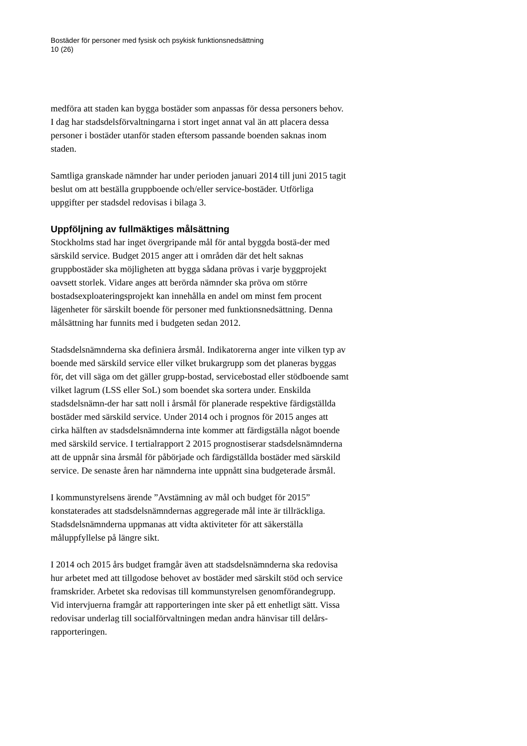Bostäder för personer med fysisk och psykisk funktionsnedsättning
10 (26)
medföra att staden kan bygga bostäder som anpassas för dessa personers behov. I dag har stadsdelsförvaltningarna i stort inget annat val än att placera dessa personer i bostäder utanför staden eftersom passande boenden saknas inom staden.
Samtliga granskade nämnder har under perioden januari 2014 till juni 2015 tagit beslut om att beställa gruppboende och/eller service-bostäder. Utförliga uppgifter per stadsdel redovisas i bilaga 3.
Uppföljning av fullmäktiges målsättning
Stockholms stad har inget övergripande mål för antal byggda bostä-der med särskild service. Budget 2015 anger att i områden där det helt saknas gruppbostäder ska möjligheten att bygga sådana prövas i varje byggprojekt oavsett storlek. Vidare anges att berörda nämnder ska pröva om större bostadsexploateringsprojekt kan innehålla en andel om minst fem procent lägenheter för särskilt boende för personer med funktionsnedsättning. Denna målsättning har funnits med i budgeten sedan 2012.
Stadsdelsnämnderna ska definiera årsmål. Indikatorerna anger inte vilken typ av boende med särskild service eller vilket brukargrupp som det planeras byggas för, det vill säga om det gäller grupp-bostad, servicebostad eller stödboende samt vilket lagrum (LSS eller SoL) som boendet ska sortera under. Enskilda stadsdelsnämn-der har satt noll i årsmål för planerade respektive färdigställda bostäder med särskild service. Under 2014 och i prognos för 2015 anges att cirka hälften av stadsdelsnämnderna inte kommer att färdigställa något boende med särskild service. I tertialrapport 2 2015 prognostiserar stadsdelsnämnderna att de uppnår sina årsmål för påbörjade och färdigställda bostäder med särskild service. De senaste åren har nämnderna inte uppnått sina budgeterade årsmål.
I kommunstyrelsens ärende ”Avstämning av mål och budget för 2015” konstaterades att stadsdelsnämndernas aggregerade mål inte är tillräckliga. Stadsdelsnämnderna uppmanas att vidta aktiviteter för att säkerställa måluppfyllelse på längre sikt.
I 2014 och 2015 års budget framgår även att stadsdelsnämnderna ska redovisa hur arbetet med att tillgodose behovet av bostäder med särskilt stöd och service framskrider. Arbetet ska redovisas till kommunstyrelsen genomförandegrupp. Vid intervjuerna framgår att rapporteringen inte sker på ett enhetligt sätt. Vissa redovisar underlag till socialförvaltningen medan andra hänvisar till delårs-rapporteringen.